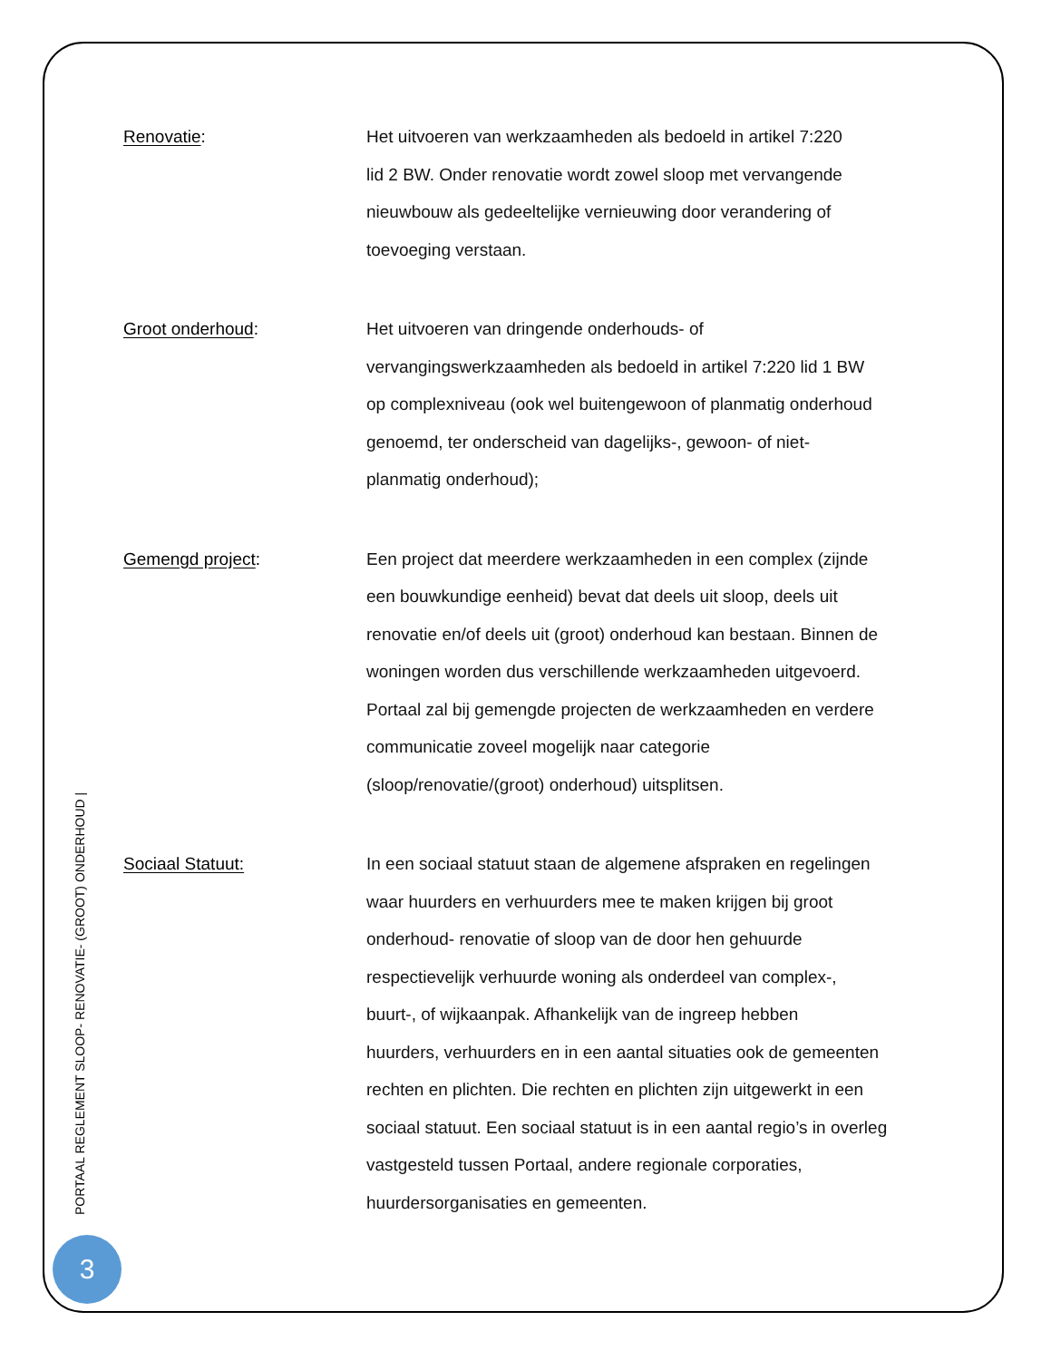Renovatie: Het uitvoeren van werkzaamheden als bedoeld in artikel 7:220
lid 2 BW. Onder renovatie wordt zowel sloop met vervangende
nieuwbouw als gedeeltelijke vernieuwing door verandering of
toevoeging verstaan.
Groot onderhoud: Het uitvoeren van dringende onderhouds- of
vervangingswerkzaamheden als bedoeld in artikel 7:220 lid 1 BW
op complexniveau (ook wel buitengewoon of planmatig onderhoud
genoemd, ter onderscheid van dagelijks-, gewoon- of niet-
planmatig onderhoud);
Gemengd project: Een project dat meerdere werkzaamheden in een complex (zijnde
een bouwkundige eenheid) bevat dat deels uit sloop, deels uit
renovatie en/of deels uit (groot) onderhoud kan bestaan. Binnen de
woningen worden dus verschillende werkzaamheden uitgevoerd.
Portaal zal bij gemengde projecten de werkzaamheden en verdere
communicatie zoveel mogelijk naar categorie
(sloop/renovatie/(groot) onderhoud) uitsplitsen.
Sociaal Statuut: In een sociaal statuut staan de algemene afspraken en regelingen
waar huurders en verhuurders mee te maken krijgen bij groot
onderhoud- renovatie of sloop van de door hen gehuurde
respectievelijk verhuurde woning als onderdeel van complex-,
buurt-, of wijkaanpak. Afhankelijk van de ingreep hebben
huurders, verhuurders en in een aantal situaties ook de gemeenten
rechten en plichten. Die rechten en plichten zijn uitgewerkt in een
sociaal statuut. Een sociaal statuut is in een aantal regio’s in overleg
vastgesteld tussen Portaal, andere regionale corporaties,
huurdersorganisaties en gemeenten.
PORTAAL REGLEMENT SLOOP- RENOVATIE- (GROOT) ONDERHOUD |
3